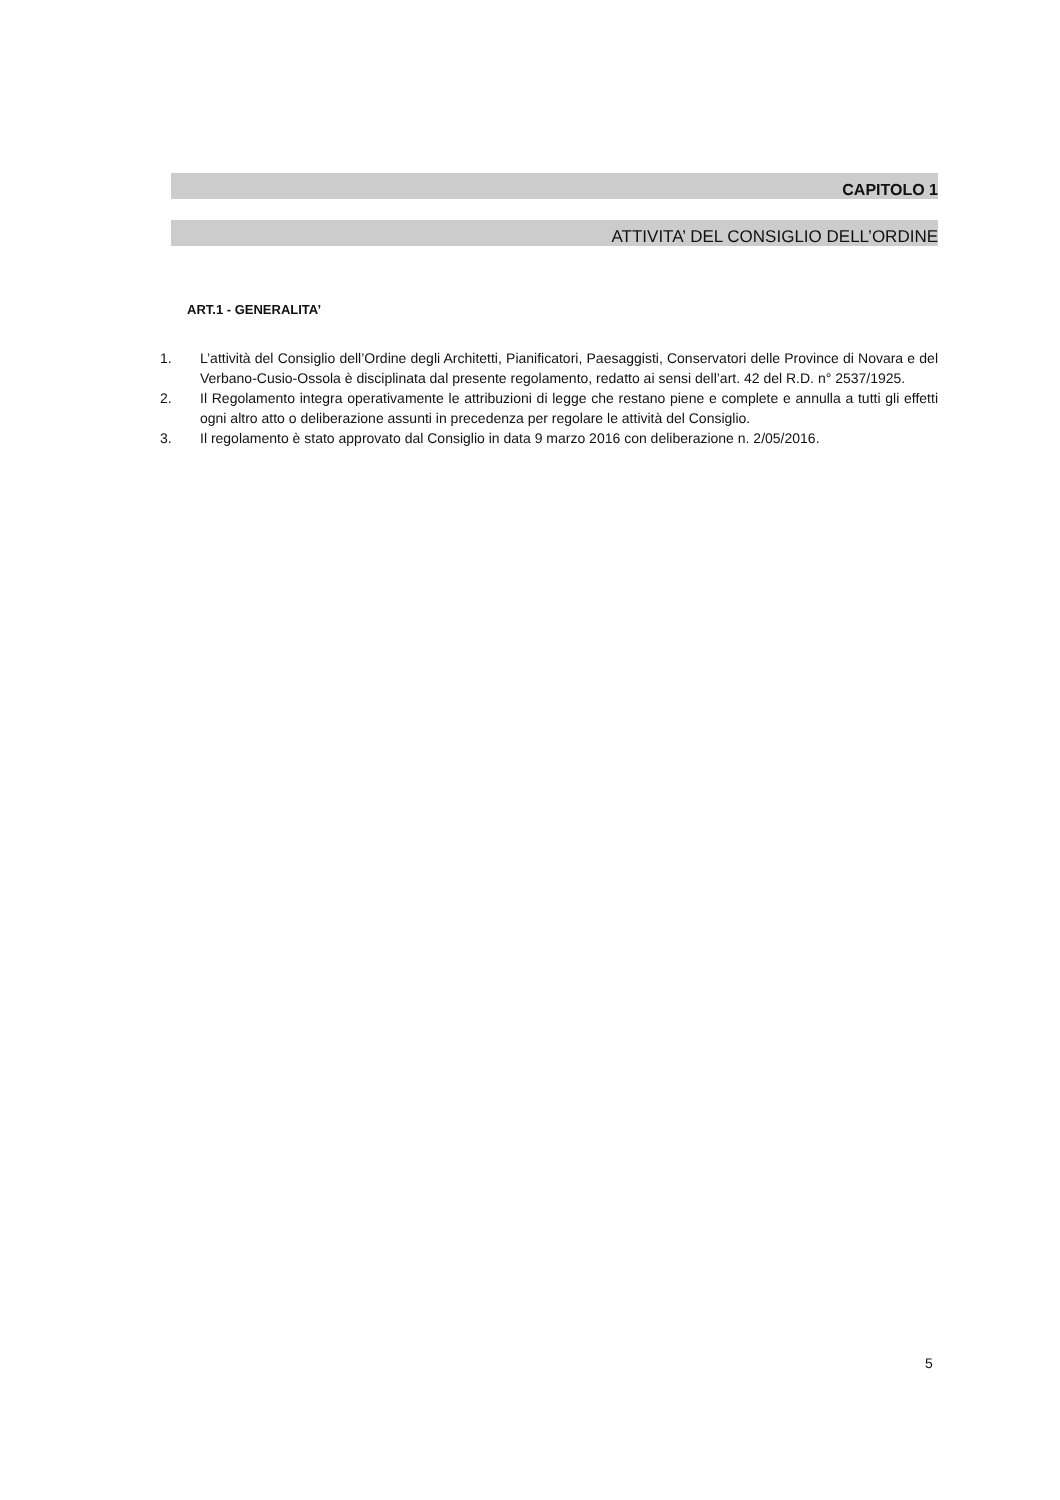CAPITOLO 1
ATTIVITA’ DEL CONSIGLIO DELL’ORDINE
ART.1 - GENERALITA’
1. L’attività del Consiglio dell’Ordine degli Architetti, Pianificatori, Paesaggisti, Conservatori delle Province di Novara e del Verbano-Cusio-Ossola è disciplinata dal presente regolamento, redatto ai sensi dell’art. 42 del R.D. n° 2537/1925.
2. Il Regolamento integra operativamente le attribuzioni di legge che restano piene e complete e annulla a tutti gli effetti ogni altro atto o deliberazione assunti in precedenza per regolare le attività del Consiglio.
3. Il regolamento è stato approvato dal Consiglio in data 9 marzo 2016 con deliberazione n. 2/05/2016.
5